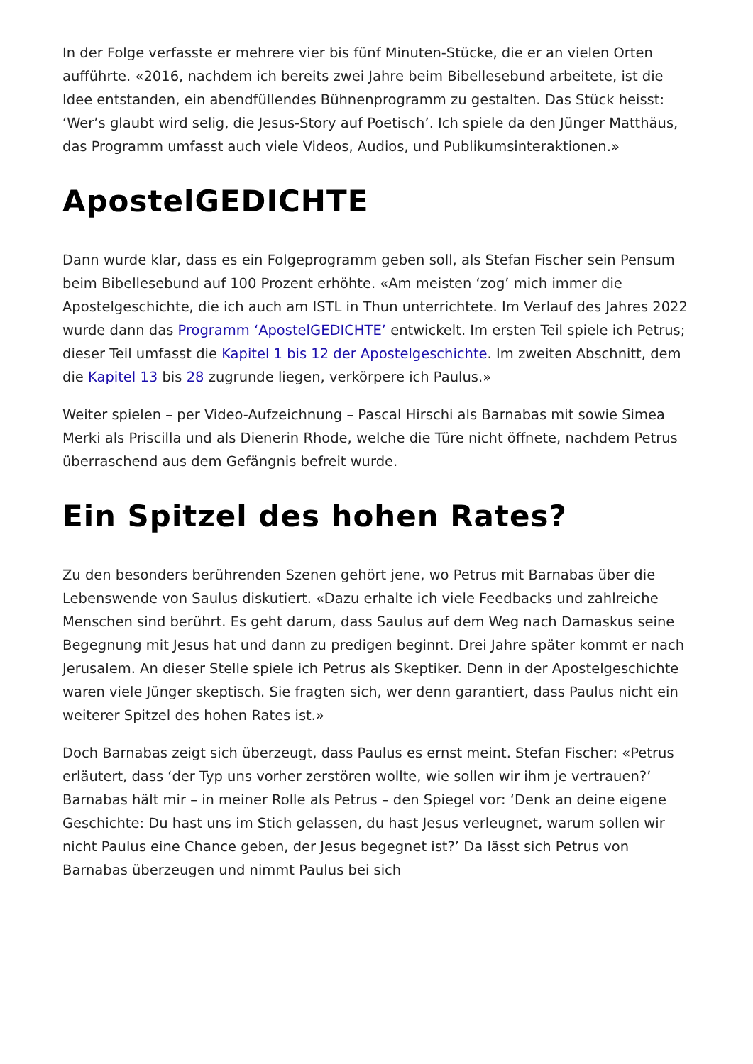In der Folge verfasste er mehrere vier bis fünf Minuten-Stücke, die er an vielen Orten aufführte. «2016, nachdem ich bereits zwei Jahre beim Bibellesebund arbeitete, ist die Idee entstanden, ein abendfüllendes Bühnenprogramm zu gestalten. Das Stück heisst: ‘Wer’s glaubt wird selig, die Jesus-Story auf Poetisch’. Ich spiele da den Jünger Matthäus, das Programm umfasst auch viele Videos, Audios, und Publikumsinteraktionen.»
ApostelGEDICHTE
Dann wurde klar, dass es ein Folgeprogramm geben soll, als Stefan Fischer sein Pensum beim Bibellesebund auf 100 Prozent erhöhte. «Am meisten ‘zog’ mich immer die Apostelgeschichte, die ich auch am ISTL in Thun unterrichtete. Im Verlauf des Jahres 2022 wurde dann das Programm ‘ApostelGEDICHTE’ entwickelt. Im ersten Teil spiele ich Petrus; dieser Teil umfasst die Kapitel 1 bis 12 der Apostelgeschichte. Im zweiten Abschnitt, dem die Kapitel 13 bis 28 zugrunde liegen, verkörpere ich Paulus.»
Weiter spielen – per Video-Aufzeichnung – Pascal Hirschi als Barnabas mit sowie Simea Merki als Priscilla und als Dienerin Rhode, welche die Türe nicht öffnete, nachdem Petrus überraschend aus dem Gefängnis befreit wurde.
Ein Spitzel des hohen Rates?
Zu den besonders berührenden Szenen gehört jene, wo Petrus mit Barnabas über die Lebenswende von Saulus diskutiert. «Dazu erhalte ich viele Feedbacks und zahlreiche Menschen sind berührt. Es geht darum, dass Saulus auf dem Weg nach Damaskus seine Begegnung mit Jesus hat und dann zu predigen beginnt. Drei Jahre später kommt er nach Jerusalem. An dieser Stelle spiele ich Petrus als Skeptiker. Denn in der Apostelgeschichte waren viele Jünger skeptisch. Sie fragten sich, wer denn garantiert, dass Paulus nicht ein weiterer Spitzel des hohen Rates ist.»
Doch Barnabas zeigt sich überzeugt, dass Paulus es ernst meint. Stefan Fischer: «Petrus erläutert, dass ‘der Typ uns vorher zerstören wollte, wie sollen wir ihm je vertrauen?’ Barnabas hält mir – in meiner Rolle als Petrus – den Spiegel vor: ‘Denk an deine eigene Geschichte: Du hast uns im Stich gelassen, du hast Jesus verleugnet, warum sollen wir nicht Paulus eine Chance geben, der Jesus begegnet ist?’ Da lässt sich Petrus von Barnabas überzeugen und nimmt Paulus bei sich